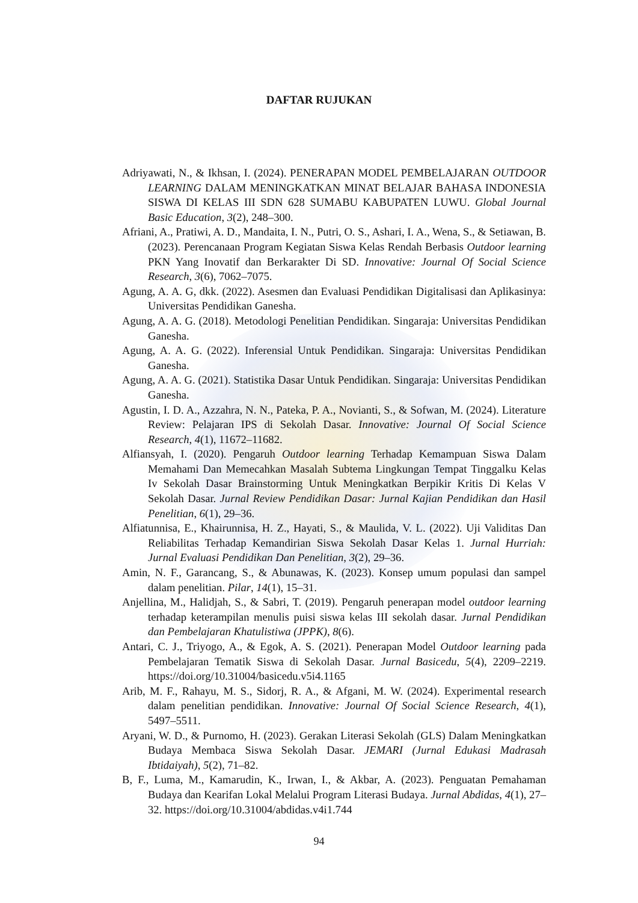DAFTAR RUJUKAN
Adriyawati, N., & Ikhsan, I. (2024). PENERAPAN MODEL PEMBELAJARAN OUTDOOR LEARNING DALAM MENINGKATKAN MINAT BELAJAR BAHASA INDONESIA SISWA DI KELAS III SDN 628 SUMABU KABUPATEN LUWU. Global Journal Basic Education, 3(2), 248–300.
Afriani, A., Pratiwi, A. D., Mandaita, I. N., Putri, O. S., Ashari, I. A., Wena, S., & Setiawan, B. (2023). Perencanaan Program Kegiatan Siswa Kelas Rendah Berbasis Outdoor learning PKN Yang Inovatif dan Berkarakter Di SD. Innovative: Journal Of Social Science Research, 3(6), 7062–7075.
Agung, A. A. G, dkk. (2022). Asesmen dan Evaluasi Pendidikan Digitalisasi dan Aplikasinya: Universitas Pendidikan Ganesha.
Agung, A. A. G. (2018). Metodologi Penelitian Pendidikan. Singaraja: Universitas Pendidikan Ganesha.
Agung, A. A. G. (2022). Inferensial Untuk Pendidikan. Singaraja: Universitas Pendidikan Ganesha.
Agung, A. A. G. (2021). Statistika Dasar Untuk Pendidikan. Singaraja: Universitas Pendidikan Ganesha.
Agustin, I. D. A., Azzahra, N. N., Pateka, P. A., Novianti, S., & Sofwan, M. (2024). Literature Review: Pelajaran IPS di Sekolah Dasar. Innovative: Journal Of Social Science Research, 4(1), 11672–11682.
Alfiansyah, I. (2020). Pengaruh Outdoor learning Terhadap Kemampuan Siswa Dalam Memahami Dan Memecahkan Masalah Subtema Lingkungan Tempat Tinggalku Kelas Iv Sekolah Dasar Brainstorming Untuk Meningkatkan Berpikir Kritis Di Kelas V Sekolah Dasar. Jurnal Review Pendidikan Dasar: Jurnal Kajian Pendidikan dan Hasil Penelitian, 6(1), 29–36.
Alfiatunnisa, E., Khairunnisa, H. Z., Hayati, S., & Maulida, V. L. (2022). Uji Validitas Dan Reliabilitas Terhadap Kemandirian Siswa Sekolah Dasar Kelas 1. Jurnal Hurriah: Jurnal Evaluasi Pendidikan Dan Penelitian, 3(2), 29–36.
Amin, N. F., Garancang, S., & Abunawas, K. (2023). Konsep umum populasi dan sampel dalam penelitian. Pilar, 14(1), 15–31.
Anjellina, M., Halidjah, S., & Sabri, T. (2019). Pengaruh penerapan model outdoor learning terhadap keterampilan menulis puisi siswa kelas III sekolah dasar. Jurnal Pendidikan dan Pembelajaran Khatulistiwa (JPPK), 8(6).
Antari, C. J., Triyogo, A., & Egok, A. S. (2021). Penerapan Model Outdoor learning pada Pembelajaran Tematik Siswa di Sekolah Dasar. Jurnal Basicedu, 5(4), 2209–2219. https://doi.org/10.31004/basicedu.v5i4.1165
Arib, M. F., Rahayu, M. S., Sidorj, R. A., & Afgani, M. W. (2024). Experimental research dalam penelitian pendidikan. Innovative: Journal Of Social Science Research, 4(1), 5497–5511.
Aryani, W. D., & Purnomo, H. (2023). Gerakan Literasi Sekolah (GLS) Dalam Meningkatkan Budaya Membaca Siswa Sekolah Dasar. JEMARI (Jurnal Edukasi Madrasah Ibtidaiyah), 5(2), 71–82.
B, F., Luma, M., Kamarudin, K., Irwan, I., & Akbar, A. (2023). Penguatan Pemahaman Budaya dan Kearifan Lokal Melalui Program Literasi Budaya. Jurnal Abdidas, 4(1), 27–32. https://doi.org/10.31004/abdidas.v4i1.744
94